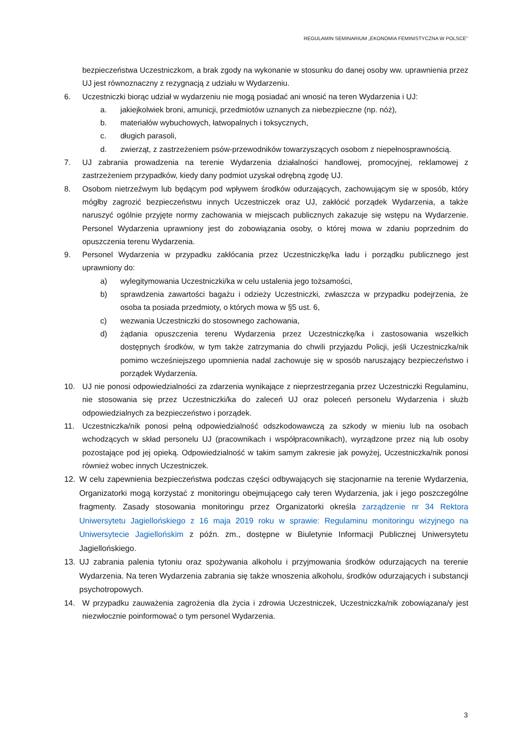REGULAMIN SEMINARIUM „EKONOMIA FEMINISTYCZNA W POLSCE”
bezpieczeństwa Uczestniczkom, a brak zgody na wykonanie w stosunku do danej osoby ww. uprawnienia przez UJ jest równoznaczny z rezygnacją z udziału w Wydarzeniu.
6. Uczestniczki biorąc udział w wydarzeniu nie mogą posiadać ani wnosić na teren Wydarzenia i UJ:
a. jakiejkolwiek broni, amunicji, przedmiotów uznanych za niebezpieczne (np. nóż),
b. materiałów wybuchowych, łatwopalnych i toksycznych,
c. długich parasoli,
d. zwierząt, z zastrzeżeniem psów-przewodników towarzyszących osobom z niepełnosprawnością.
7. UJ zabrania prowadzenia na terenie Wydarzenia działalności handlowej, promocyjnej, reklamowej z zastrzeżeniem przypadków, kiedy dany podmiot uzyskał odrębną zgodę UJ.
8. Osobom nietrzeźwym lub będącym pod wpływem środków odurzających, zachowującym się w sposób, który mógłby zagrozić bezpieczeństwu innych Uczestniczek oraz UJ, zakłócić porządek Wydarzenia, a także naruszyć ogólnie przyjęte normy zachowania w miejscach publicznych zakazuje się wstępu na Wydarzenie. Personel Wydarzenia uprawniony jest do zobowiązania osoby, o której mowa w zdaniu poprzednim do opuszczenia terenu Wydarzenia.
9. Personel Wydarzenia w przypadku zakłócania przez Uczestniczkę/ka ładu i porządku publicznego jest uprawniony do:
a) wylegitymowania Uczestniczki/ka w celu ustalenia jego tożsamości,
b) sprawdzenia zawartości bagażu i odzieży Uczestniczki, zwłaszcza w przypadku podejrzenia, że osoba ta posiada przedmioty, o których mowa w §5 ust. 6,
c) wezwania Uczestniczki do stosownego zachowania,
d) żądania opuszczenia terenu Wydarzenia przez Uczestniczkę/ka i zastosowania wszelkich dostępnych środków, w tym także zatrzymania do chwili przyjazdu Policji, jeśli Uczestniczka/nik pomimo wcześniejszego upomnienia nadal zachowuje się w sposób naruszający bezpieczeństwo i porządek Wydarzenia.
10. UJ nie ponosi odpowiedzialności za zdarzenia wynikające z nieprzestrzegania przez Uczestniczki Regulaminu, nie stosowania się przez Uczestniczki/ka do zaleceń UJ oraz poleceń personelu Wydarzenia i służb odpowiedzialnych za bezpieczeństwo i porządek.
11. Uczestniczka/nik ponosi pełną odpowiedzialność odszkodowawczą za szkody w mieniu lub na osobach wchodzących w skład personelu UJ (pracownikach i współpracownikach), wyrządzone przez nią lub osoby pozostające pod jej opieką. Odpowiedzialność w takim samym zakresie jak powyżej, Uczestniczka/nik ponosi również wobec innych Uczestniczek.
12. W celu zapewnienia bezpieczeństwa podczas części odbywających się stacjonarnie na terenie Wydarzenia, Organizatorki mogą korzystać z monitoringu obejmującego cały teren Wydarzenia, jak i jego poszczególne fragmenty. Zasady stosowania monitoringu przez Organizatorki określa zarządzenie nr 34 Rektora Uniwersytetu Jagiellońskiego z 16 maja 2019 roku w sprawie: Regulaminu monitoringu wizyjnego na Uniwersytecie Jagiellońskim z późn. zm., dostępne w Biuletynie Informacji Publicznej Uniwersytetu Jagiellońskiego.
13. UJ zabrania palenia tytoniu oraz spożywania alkoholu i przyjmowania środków odurzających na terenie Wydarzenia. Na teren Wydarzenia zabrania się także wnoszenia alkoholu, środków odurzających i substancji psychotropowych.
14. W przypadku zauważenia zagrożenia dla życia i zdrowia Uczestniczek, Uczestniczka/nik zobowiązana/y jest niezwłocznie poinformować o tym personel Wydarzenia.
3